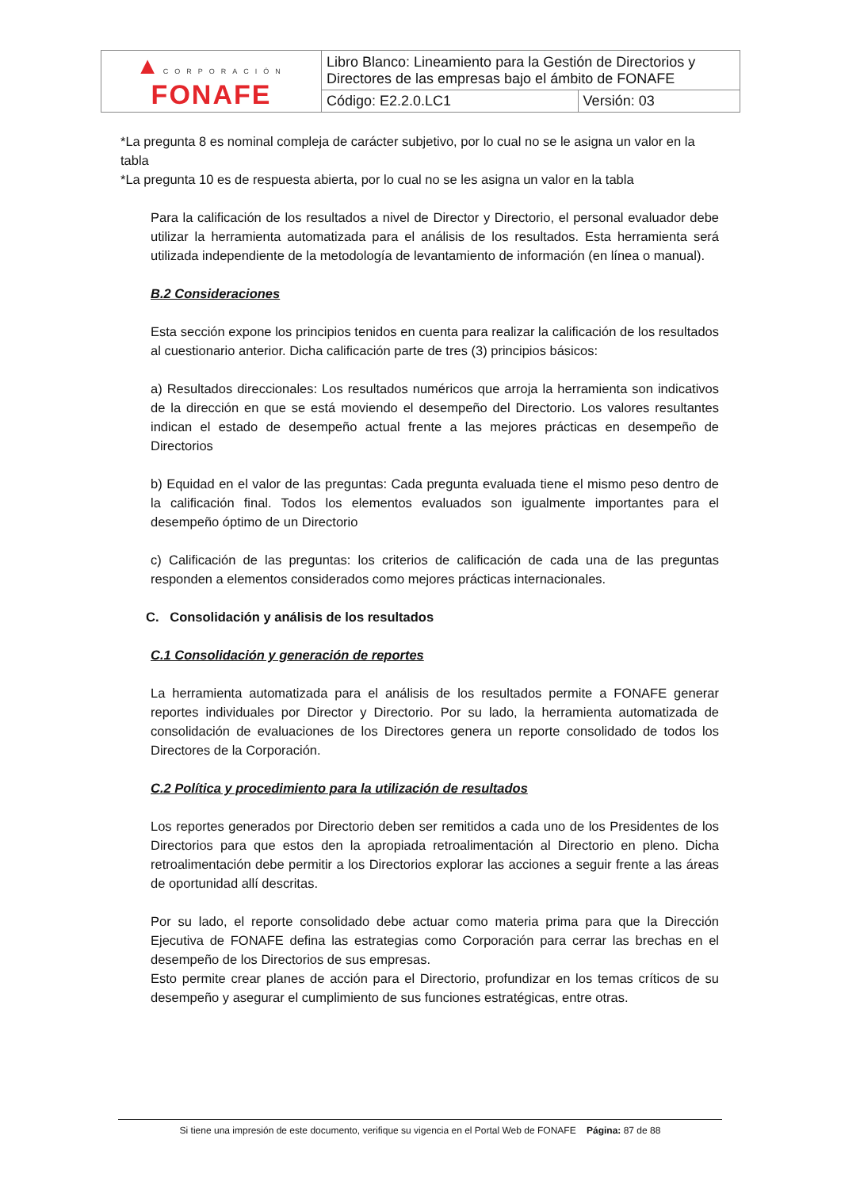| ▲ CORPORACIÓN FONAFE | Libro Blanco: Lineamiento para la Gestión de Directorios y Directores de las empresas bajo el ámbito de FONAFE | |
| | Código: E2.2.0.LC1 | Versión: 03 |
*La pregunta 8 es nominal compleja de carácter subjetivo, por lo cual no se le asigna un valor en la tabla
*La pregunta 10 es de respuesta abierta, por lo cual no se les asigna un valor en la tabla
Para la calificación de los resultados a nivel de Director y Directorio, el personal evaluador debe utilizar la herramienta automatizada para el análisis de los resultados. Esta herramienta será utilizada independiente de la metodología de levantamiento de información (en línea o manual).
B.2 Consideraciones
Esta sección expone los principios tenidos en cuenta para realizar la calificación de los resultados al cuestionario anterior. Dicha calificación parte de tres (3) principios básicos:
a) Resultados direccionales: Los resultados numéricos que arroja la herramienta son indicativos de la dirección en que se está moviendo el desempeño del Directorio. Los valores resultantes indican el estado de desempeño actual frente a las mejores prácticas en desempeño de Directorios
b) Equidad en el valor de las preguntas: Cada pregunta evaluada tiene el mismo peso dentro de la calificación final. Todos los elementos evaluados son igualmente importantes para el desempeño óptimo de un Directorio
c) Calificación de las preguntas: los criterios de calificación de cada una de las preguntas responden a elementos considerados como mejores prácticas internacionales.
C. Consolidación y análisis de los resultados
C.1 Consolidación y generación de reportes
La herramienta automatizada para el análisis de los resultados permite a FONAFE generar reportes individuales por Director y Directorio. Por su lado, la herramienta automatizada de consolidación de evaluaciones de los Directores genera un reporte consolidado de todos los Directores de la Corporación.
C.2 Política y procedimiento para la utilización de resultados
Los reportes generados por Directorio deben ser remitidos a cada uno de los Presidentes de los Directorios para que estos den la apropiada retroalimentación al Directorio en pleno. Dicha retroalimentación debe permitir a los Directorios explorar las acciones a seguir frente a las áreas de oportunidad allí descritas.
Por su lado, el reporte consolidado debe actuar como materia prima para que la Dirección Ejecutiva de FONAFE defina las estrategias como Corporación para cerrar las brechas en el desempeño de los Directorios de sus empresas.
Esto permite crear planes de acción para el Directorio, profundizar en los temas críticos de su desempeño y asegurar el cumplimiento de sus funciones estratégicas, entre otras.
Si tiene una impresión de este documento, verifique su vigencia en el Portal Web de FONAFE Página: 87 de 88